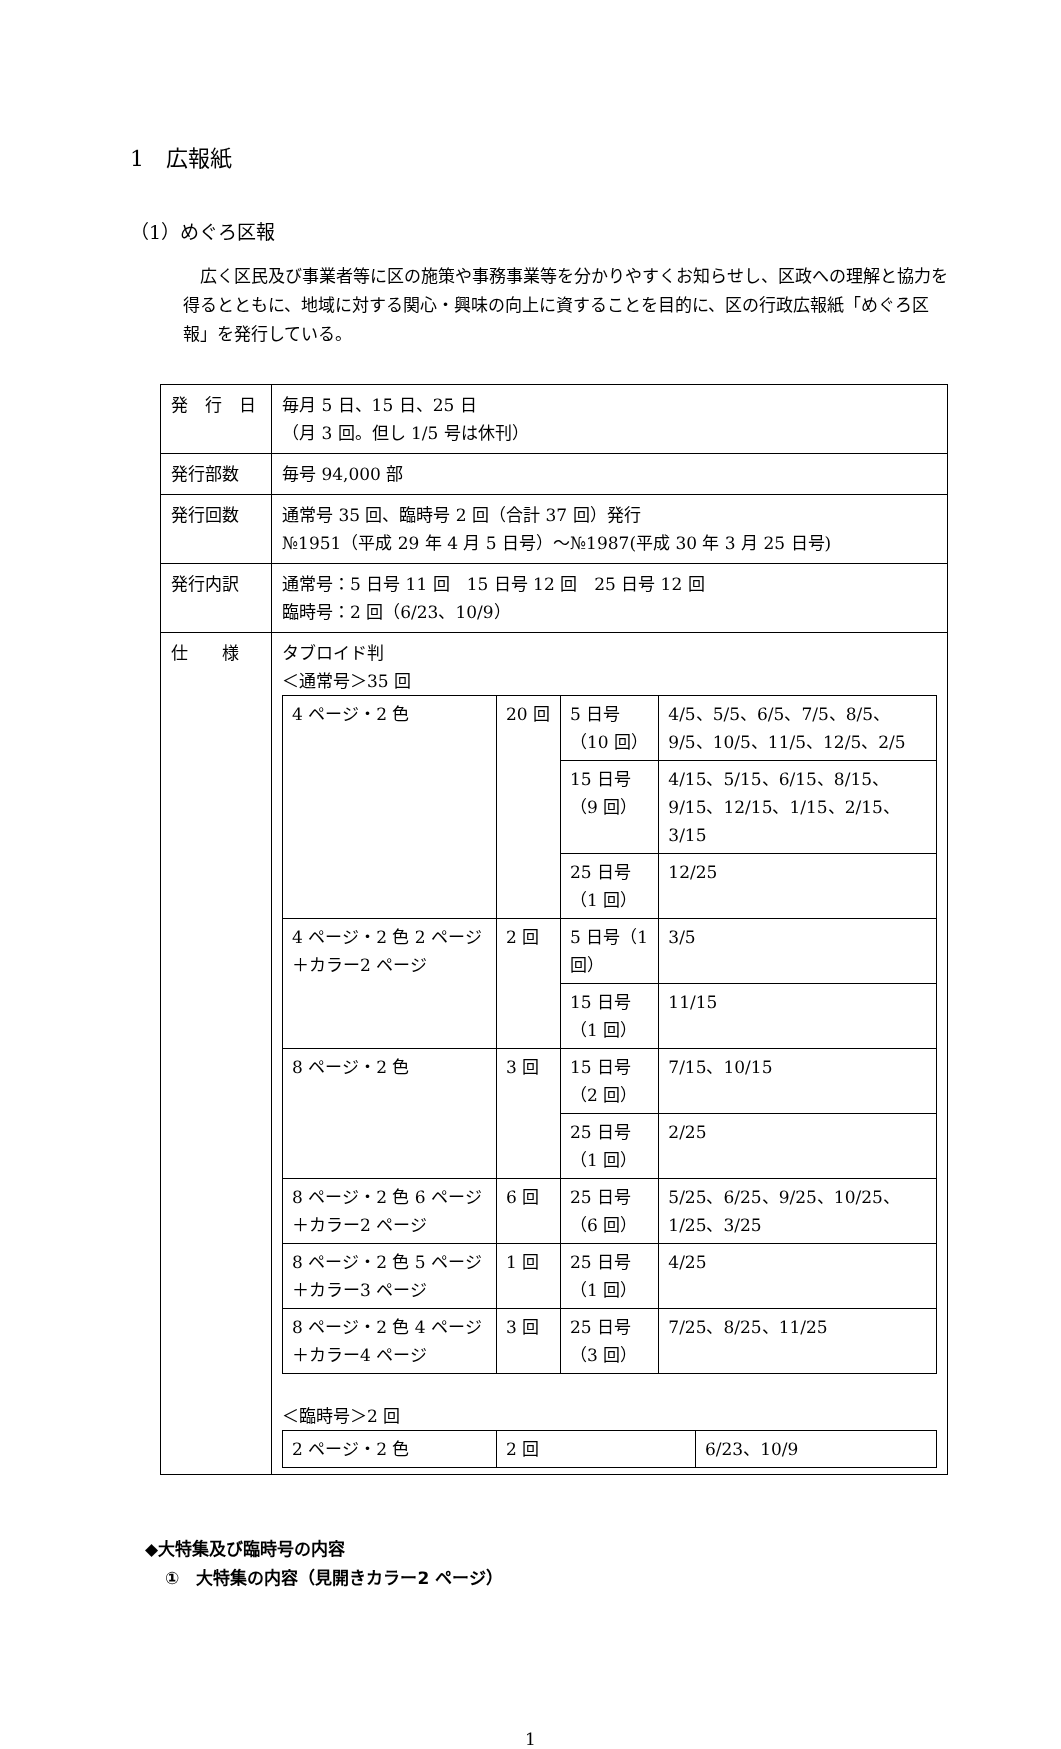1　広報紙
（1）めぐろ区報
広く区民及び事業者等に区の施策や事務事業等を分かりやすくお知らせし、区政への理解と協力を得るとともに、地域に対する関心・興味の向上に資することを目的に、区の行政広報紙「めぐろ区報」を発行している。
| 発 行 日 | 毎月 5 日、15 日、25 日 （月 3 回。但し 1/5 号は休刊） |
| 発行部数 | 毎号 94,000 部 |
| 発行回数 | 通常号 35 回、臨時号 2 回（合計 37 回）発行 №1951（平成 29 年 4 月 5 日号）～№1987(平成 30 年 3 月 25 日号) |
| 発行内訳 | 通常号：5 日号 11 回 15 日号 12 回 25 日号 12 回 臨時号：2 回（6/23、10/9） |
| 仕 様 | タブロイド判 ＜通常号＞35 回 / 4 ページ・2 色 / 20 回 / 5 日号（10 回） / 4/5、5/5、6/5、7/5、8/5、9/5、10/5、11/5、12/5、2/5 / / / / 15 日号（9 回） / 4/15、5/15、6/15、8/15、9/15、12/15、1/15、2/15、3/15 / / / / 25 日号（1 回） / 12/25 / / 4 ページ・2 色 2 ページ＋カラー2 ページ / 2 回 / 5 日号（1 回） / 3/5 / / / / 15 日号（1 回） / 11/15 / / 8 ページ・2 色 / 3 回 / 15 日号（2 回） / 7/15、10/15 / / / / 25 日号（1 回） / 2/25 / / 8 ページ・2 色 6 ページ＋カラー2 ページ / 6 回 / 25 日号（6 回） / 5/25、6/25、9/25、10/25、1/25、3/25 / / 8 ページ・2 色 5 ページ＋カラー3 ページ / 1 回 / 25 日号（1 回） / 4/25 / / 8 ページ・2 色 4 ページ＋カラー4 ページ / 3 回 / 25 日号（3 回） / 7/25、8/25、11/25 / ＜臨時号＞2 回 / 2 ページ・2 色 / 2 回 / 6/23、10/9 / |
◆大特集及び臨時号の内容
①　大特集の内容（見開きカラー2 ページ）
1